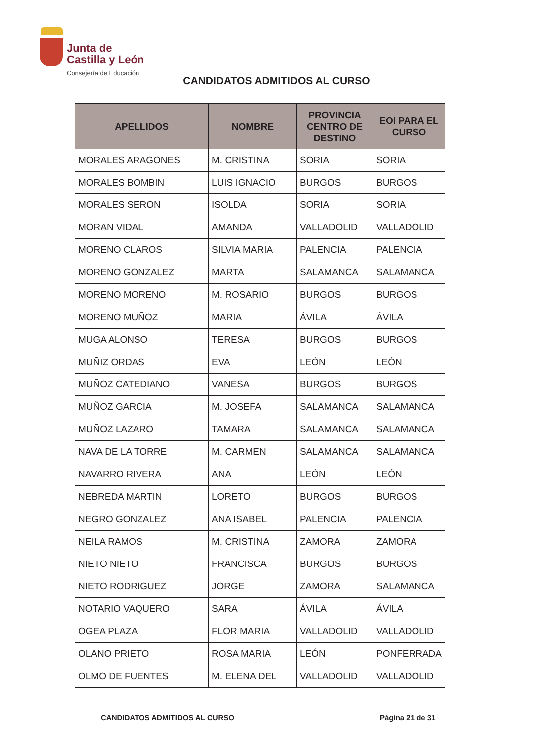Junta de
Castilla y León
Consejería de Educación
CANDIDATOS ADMITIDOS AL CURSO
| APELLIDOS | NOMBRE | PROVINCIA CENTRO DE DESTINO | EOI PARA EL CURSO |
| --- | --- | --- | --- |
| MORALES ARAGONES | M. CRISTINA | SORIA | SORIA |
| MORALES BOMBIN | LUIS IGNACIO | BURGOS | BURGOS |
| MORALES SERON | ISOLDA | SORIA | SORIA |
| MORAN VIDAL | AMANDA | VALLADOLID | VALLADOLID |
| MORENO CLAROS | SILVIA MARIA | PALENCIA | PALENCIA |
| MORENO GONZALEZ | MARTA | SALAMANCA | SALAMANCA |
| MORENO MORENO | M. ROSARIO | BURGOS | BURGOS |
| MORENO MUÑOZ | MARIA | ÁVILA | ÁVILA |
| MUGA ALONSO | TERESA | BURGOS | BURGOS |
| MUÑIZ ORDAS | EVA | LEÓN | LEÓN |
| MUÑOZ CATEDIANO | VANESA | BURGOS | BURGOS |
| MUÑOZ GARCIA | M. JOSEFA | SALAMANCA | SALAMANCA |
| MUÑOZ LAZARO | TAMARA | SALAMANCA | SALAMANCA |
| NAVA DE LA TORRE | M. CARMEN | SALAMANCA | SALAMANCA |
| NAVARRO RIVERA | ANA | LEÓN | LEÓN |
| NEBREDA MARTIN | LORETO | BURGOS | BURGOS |
| NEGRO GONZALEZ | ANA ISABEL | PALENCIA | PALENCIA |
| NEILA RAMOS | M. CRISTINA | ZAMORA | ZAMORA |
| NIETO NIETO | FRANCISCA | BURGOS | BURGOS |
| NIETO RODRIGUEZ | JORGE | ZAMORA | SALAMANCA |
| NOTARIO VAQUERO | SARA | ÁVILA | ÁVILA |
| OGEA PLAZA | FLOR MARIA | VALLADOLID | VALLADOLID |
| OLANO PRIETO | ROSA MARIA | LEÓN | PONFERRADA |
| OLMO DE FUENTES | M. ELENA DEL | VALLADOLID | VALLADOLID |
CANDIDATOS ADMITIDOS AL CURSO Página 21 de 31